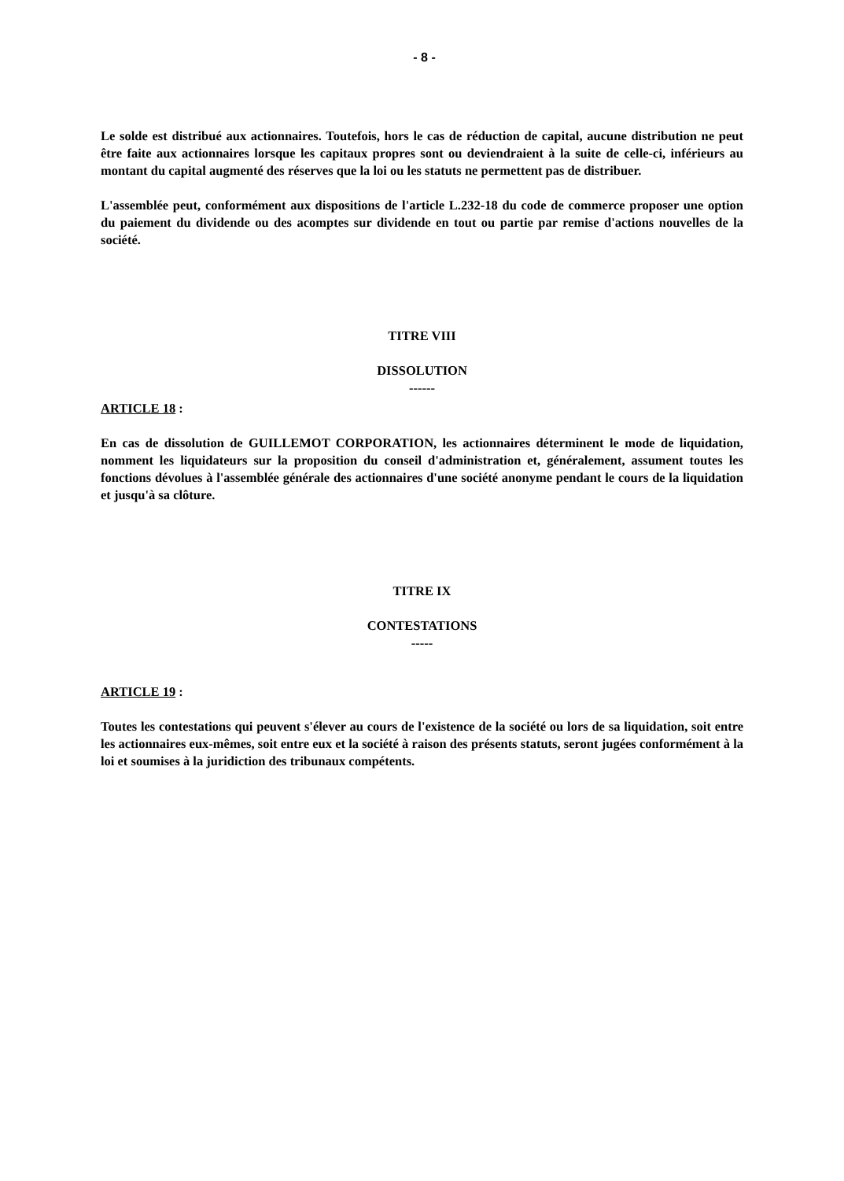- 8 -
Le solde est distribué aux actionnaires. Toutefois, hors le cas de réduction de capital, aucune distribution ne peut être faite aux actionnaires lorsque les capitaux propres sont ou deviendraient à la suite de celle-ci, inférieurs au montant du capital augmenté des réserves que la loi ou les statuts ne permettent pas de distribuer.
L'assemblée peut, conformément aux dispositions de l'article L.232-18 du code de commerce proposer une option du paiement du dividende ou des acomptes sur dividende en tout ou partie par remise d'actions nouvelles de la société.
TITRE VIII
DISSOLUTION
------
ARTICLE 18 :
En cas de dissolution de GUILLEMOT CORPORATION, les actionnaires déterminent le mode de liquidation, nomment les liquidateurs sur la proposition du conseil d'administration et, généralement, assument toutes les fonctions dévolues à l'assemblée générale des actionnaires d'une société anonyme pendant le cours de la liquidation et jusqu'à sa clôture.
TITRE IX
CONTESTATIONS
-----
ARTICLE 19 :
Toutes les contestations qui peuvent s'élever au cours de l'existence de la société ou lors de sa liquidation, soit entre les actionnaires eux-mêmes, soit entre eux et la société à raison des présents statuts, seront jugées conformément à la loi et soumises à la juridiction des tribunaux compétents.